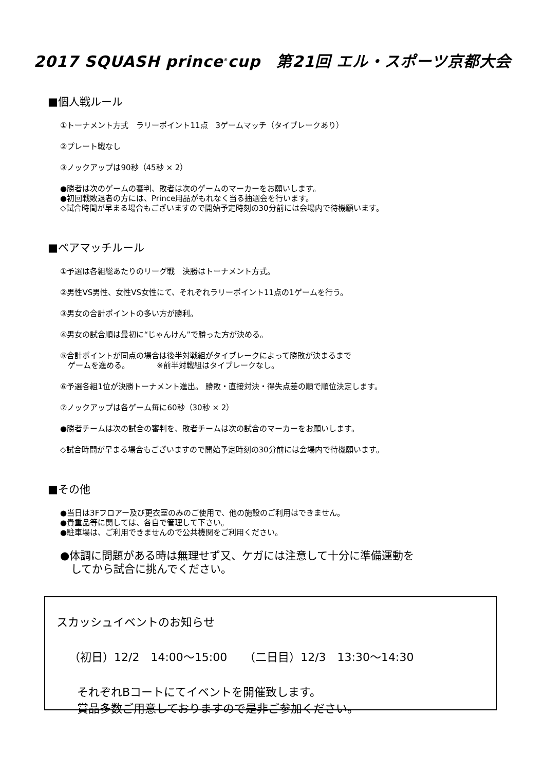2017 SQUASH prince<sup>®</sup>cup　第21回 エル・スポーツ京都大会
■個人戦ルール
①トーナメント方式　ラリーポイント11点　3ゲームマッチ（タイブレークあり）
②プレート戦なし
③ノックアップは90秒（45秒 × 2）
●勝者は次のゲームの審判、敗者は次のゲームのマーカーをお願いします。
●初回戦敗退者の方には、Prince用品がもれなく当る抽選会を行います。
◇試合時間が早まる場合もございますので開始予定時刻の30分前には会場内で待機願います。
■ペアマッチルール
①予選は各組総あたりのリーグ戦　決勝はトーナメント方式。
②男性VS男性、女性VS女性にて、それぞれラリーポイント11点の1ゲームを行う。
③男女の合計ポイントの多い方が勝利。
④男女の試合順は最初に“じゃんけん”で勝った方が決める。
⑤合計ポイントが同点の場合は後半対戦組がタイブレークによって勝敗が決まるまで
　ゲームを進める。　　　　※前半対戦組はタイブレークなし。
⑥予選各組1位が決勝トーナメント進出。 勝敗・直接対決・得失点差の順で順位決定します。
⑦ノックアップは各ゲーム毎に60秒（30秒 × 2）
●勝者チームは次の試合の審判を、敗者チームは次の試合のマーカーをお願いします。
◇試合時間が早まる場合もございますので開始予定時刻の30分前には会場内で待機願います。
■その他
●当日は3Fフロアー及び更衣室のみのご使用で、他の施設のご利用はできません。
●貴重品等に関しては、各自で管理して下さい。
●駐車場は、ご利用できませんので公共機関をご利用ください。
●体調に問題がある時は無理せず又、ケガには注意して十分に準備運動を
　してから試合に挑んでください。
スカッシュイベントのお知らせ
（初日）12/2　14:00～15:00　　（二日目）12/3　13:30～14:30
それぞれBコートにてイベントを開催致します。
賞品多数ご用意しておりますので是非ご参加ください。